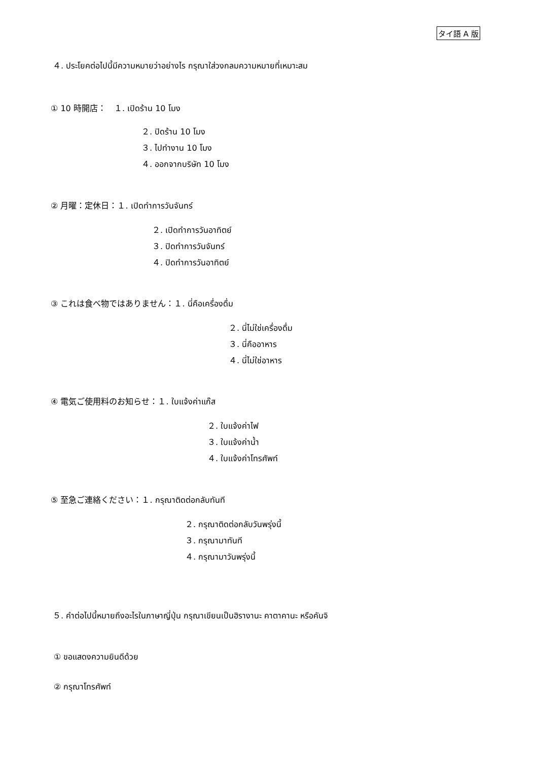タイ語 A 版
４. ประโยคต่อไปนี้มีความหมายว่าอย่างไร กรุณาใส่วงกลมความหมายที่เหมาะสม
① 10 時開店：　１. เปิดร้าน 10 โมง
２. ปิดร้าน 10 โมง
３. ไปทำงาน 10 โมง
４. ออกจากบริษัท 10 โมง
② 月曜：定休日：１. เปิดทำการวันจันทร์
２. เปิดทำการวันอาทิตย์
３. ปิดทำการวันจันทร์
４. ปิดทำการวันอาทิตย์
③ これは食べ物ではありません：１. นี่คือเครื่องดื่ม
２. นี่ไม่ใช่เครื่องดื่ม
３. นี่คืออาหาร
４. นี่ไม่ใช่อาหาร
④ 電気ご使用料のお知らせ：１. ใบแจ้งค่าแก๊ส
２. ใบแจ้งค่าไฟ
３. ใบแจ้งค่าน้ำ
４. ใบแจ้งค่าโทรศัพท์
⑤ 至急ご連絡ください：１. กรุณาติดต่อกลับทันที
２. กรุณาติดต่อกลับวันพรุ่งนี้
３. กรุณามาทันที
４. กรุณามาวันพรุ่งนี้
５. คำต่อไปนี้หมายถึงอะไรในภาษาญี่ปุ่น กรุณาเขียนเป็นฮิรางานะ คาตาคานะ หรือคันจิ
① ขอแสดงความยินดีด้วย
② กรุณาโทรศัพท์